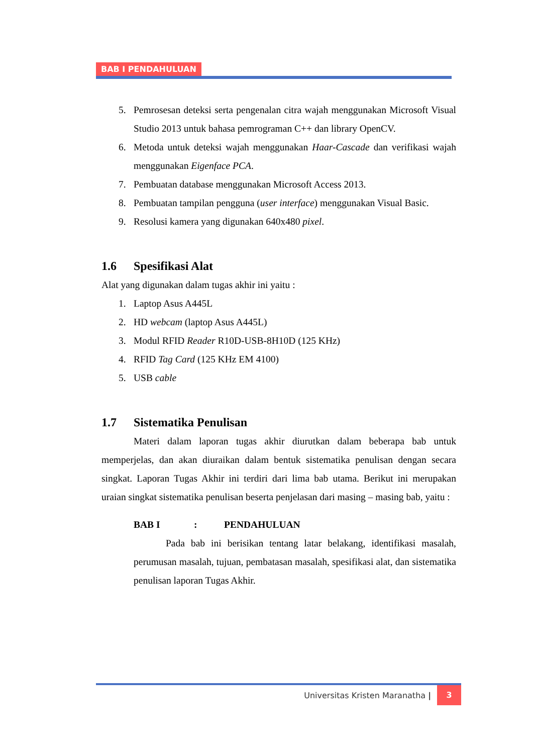BAB I PENDAHULUAN
5. Pemrosesan deteksi serta pengenalan citra wajah menggunakan Microsoft Visual Studio 2013 untuk bahasa pemrograman C++ dan library OpenCV.
6. Metoda untuk deteksi wajah menggunakan Haar-Cascade dan verifikasi wajah menggunakan Eigenface PCA.
7. Pembuatan database menggunakan Microsoft Access 2013.
8. Pembuatan tampilan pengguna (user interface) menggunakan Visual Basic.
9. Resolusi kamera yang digunakan 640x480 pixel.
1.6 Spesifikasi Alat
Alat yang digunakan dalam tugas akhir ini yaitu :
1. Laptop Asus A445L
2. HD webcam (laptop Asus A445L)
3. Modul RFID Reader R10D-USB-8H10D (125 KHz)
4. RFID Tag Card (125 KHz EM 4100)
5. USB cable
1.7 Sistematika Penulisan
Materi dalam laporan tugas akhir diurutkan dalam beberapa bab untuk memperjelas, dan akan diuraikan dalam bentuk sistematika penulisan dengan secara singkat. Laporan Tugas Akhir ini terdiri dari lima bab utama. Berikut ini merupakan uraian singkat sistematika penulisan beserta penjelasan dari masing – masing bab, yaitu :
BAB I: PENDAHULUAN
Pada bab ini berisikan tentang latar belakang, identifikasi masalah, perumusan masalah, tujuan, pembatasan masalah, spesifikasi alat, dan sistematika penulisan laporan Tugas Akhir.
Universitas Kristen Maranatha | 3